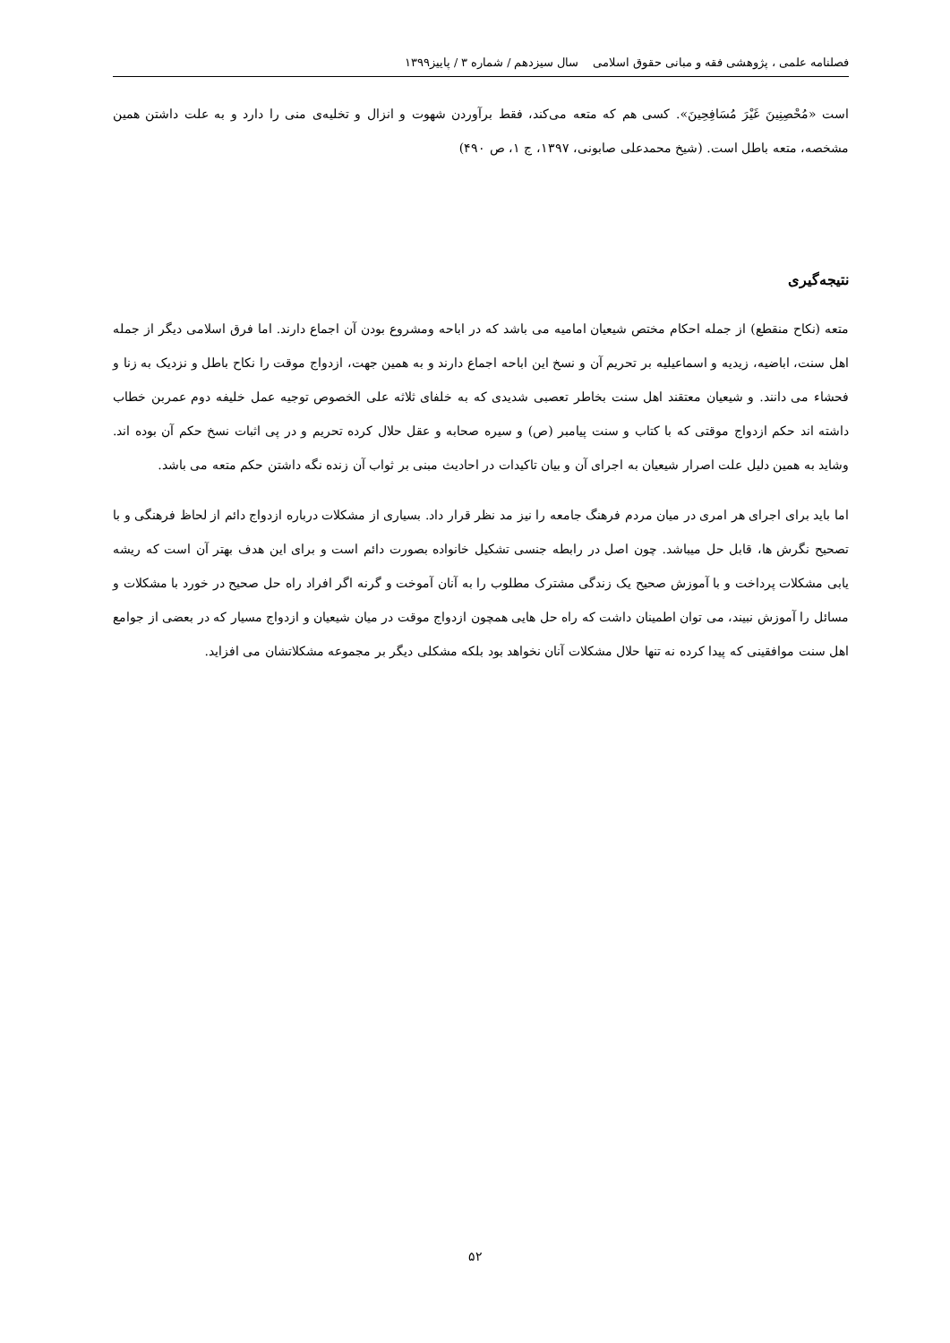فصلنامه علمی ، پژوهشی فقه و مبانی حقوق اسلامی سال سیزدهم / شماره ۳ / پاییز۱۳۹۹
است «مُحْصِنِينَ غَيْرَ مُسَافِحِينَ». کسی هم که متعه می‌کند، فقط برآوردن شهوت و انزال و تخلیه‌ی منی را دارد و به علت داشتن همین مشخصه، متعه باطل است. (شیخ محمدعلی صابونی، ۱۳۹۷، ج ۱، ص ۴۹۰)
نتیجه‌گیری
متعه (نکاح منقطع) از جمله احکام مختص شیعیان امامیه می باشد که در اباحه ومشروع بودن آن اجماع دارند. اما فرق اسلامی دیگر از جمله اهل سنت، اباضیه، زیدیه و اسماعیلیه بر تحریم آن و نسخ این اباحه اجماع دارند و به همین جهت، ازدواج موقت را نکاح باطل و نزدیک به زنا و فحشاء می دانند. و شیعیان معتقند اهل سنت بخاطر تعصبی شدیدی که به خلفای ثلاثه علی الخصوص توجیه عمل خلیفه دوم عمربن خطاب داشته اند حکم ازدواج موقتی که با کتاب و سنت پیامبر (ص) و سیره صحابه و عقل حلال کرده تحریم و در پی اثبات نسخ حکم آن بوده اند. وشاید به همین دلیل علت اصرار شیعیان به اجرای آن و بیان تاکیدات در احادیث مبنی بر ثواب آن زنده نگه داشتن حکم متعه می باشد.
اما باید برای اجرای هر امری در میان مردم فرهنگ جامعه را نیز مد نظر قرار داد. بسیاری از مشکلات درباره ازدواج دائم از لحاظ فرهنگی و با تصحیح نگرش ها، قابل حل میباشد. چون اصل در رابطه جنسی تشکیل خانواده بصورت دائم است و برای این هدف بهتر آن است که ریشه یابی مشکلات پرداخت و با آموزش صحیح یک زندگی مشترک مطلوب را به آنان آموخت و گرنه اگر افراد راه حل صحیح در خورد با مشکلات و مسائل را آموزش نبیند، می توان اطمینان داشت که راه حل هایی همچون ازدواج موقت در میان شیعیان و ازدواج مسیار که در بعضی از جوامع اهل سنت موافقینی که پیدا کرده نه تنها حلال مشکلات آنان نخواهد بود بلکه مشکلی دیگر بر مجموعه مشکلاتشان می افزاید.
۵۲